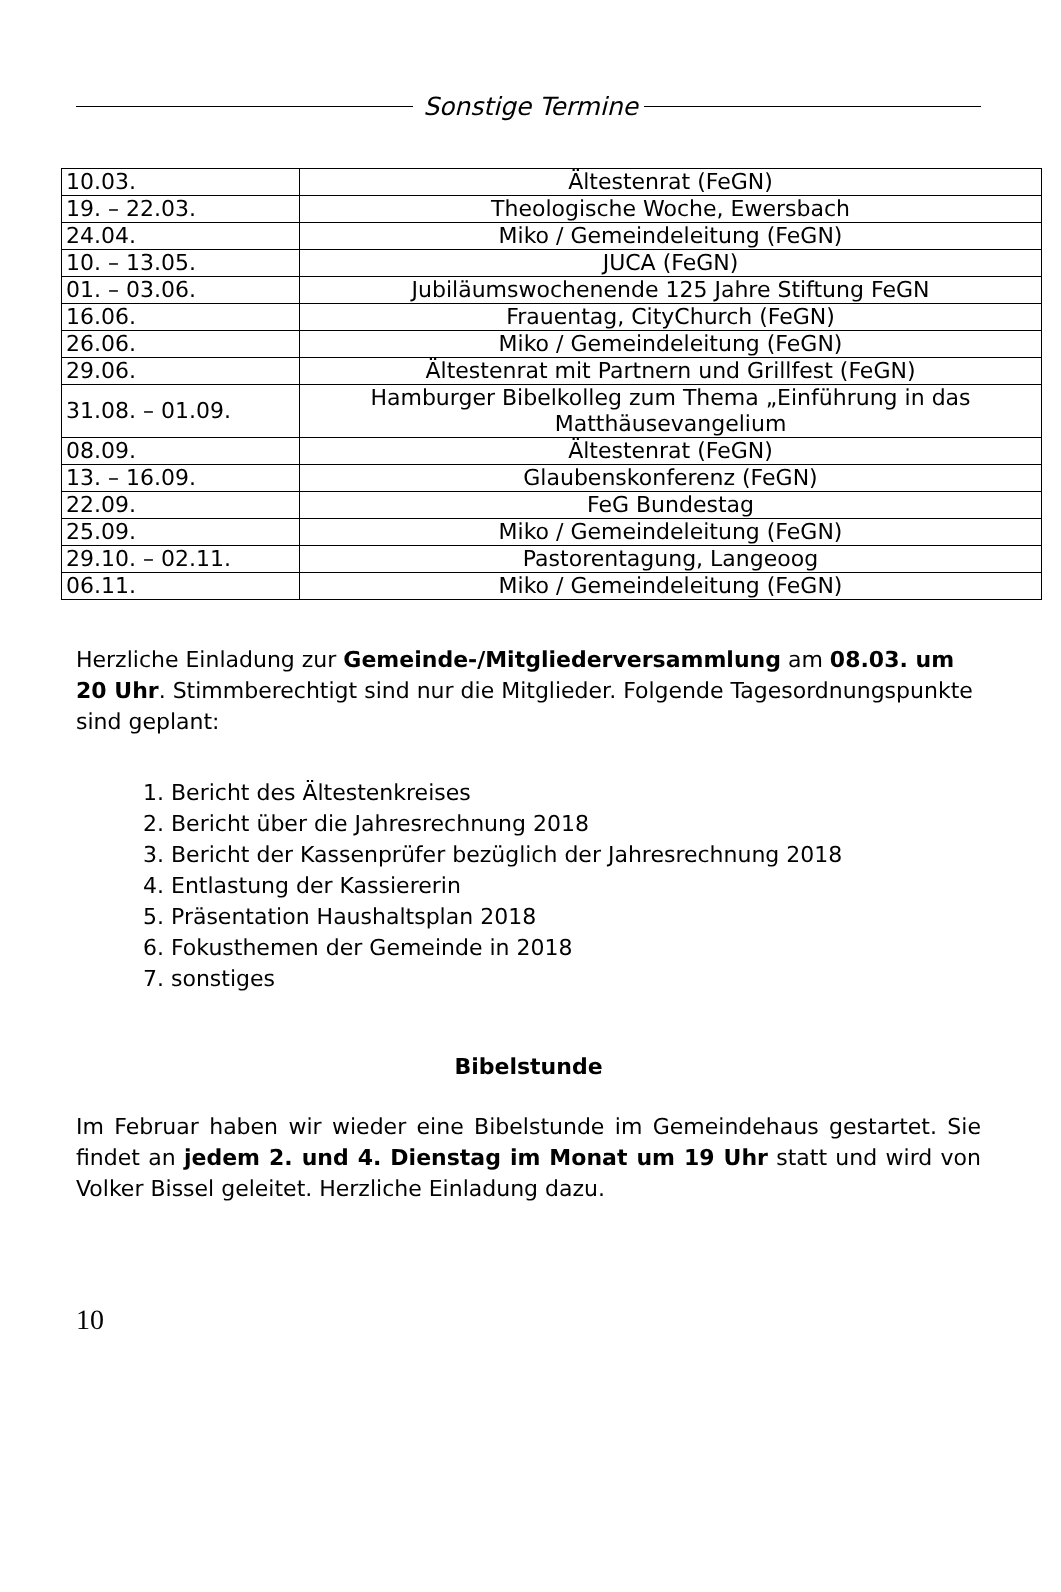Sonstige Termine
| 10.03. | Ältestenrat (FeGN) |
| 19. – 22.03. | Theologische Woche, Ewersbach |
| 24.04. | Miko / Gemeindeleitung (FeGN) |
| 10. – 13.05. | JUCA (FeGN) |
| 01. – 03.06. | Jubiläumswochenende 125 Jahre Stiftung FeGN |
| 16.06. | Frauentag, CityChurch (FeGN) |
| 26.06. | Miko / Gemeindeleitung (FeGN) |
| 29.06. | Ältestenrat mit Partnern und Grillfest (FeGN) |
| 31.08. – 01.09. | Hamburger Bibelkolleg zum Thema „Einführung in das Matthäusevangelium |
| 08.09. | Ältestenrat (FeGN) |
| 13. – 16.09. | Glaubenskonferenz (FeGN) |
| 22.09. | FeG Bundestag |
| 25.09. | Miko / Gemeindeleitung (FeGN) |
| 29.10. – 02.11. | Pastorentagung, Langeoog |
| 06.11. | Miko / Gemeindeleitung (FeGN) |
Herzliche Einladung zur Gemeinde-/Mitgliederversammlung am 08.03. um 20 Uhr. Stimmberechtigt sind nur die Mitglieder. Folgende Tagesordnungspunkte sind geplant:
1. Bericht des Ältestenkreises
2. Bericht über die Jahresrechnung 2018
3. Bericht der Kassenprüfer bezüglich der Jahresrechnung 2018
4. Entlastung der Kassiererin
5. Präsentation Haushaltsplan 2018
6. Fokusthemen der Gemeinde in 2018
7. sonstiges
Bibelstunde
Im Februar haben wir wieder eine Bibelstunde im Gemeindehaus gestartet. Sie findet an jedem 2. und 4. Dienstag im Monat um 19 Uhr statt und wird von Volker Bissel geleitet. Herzliche Einladung dazu.
10